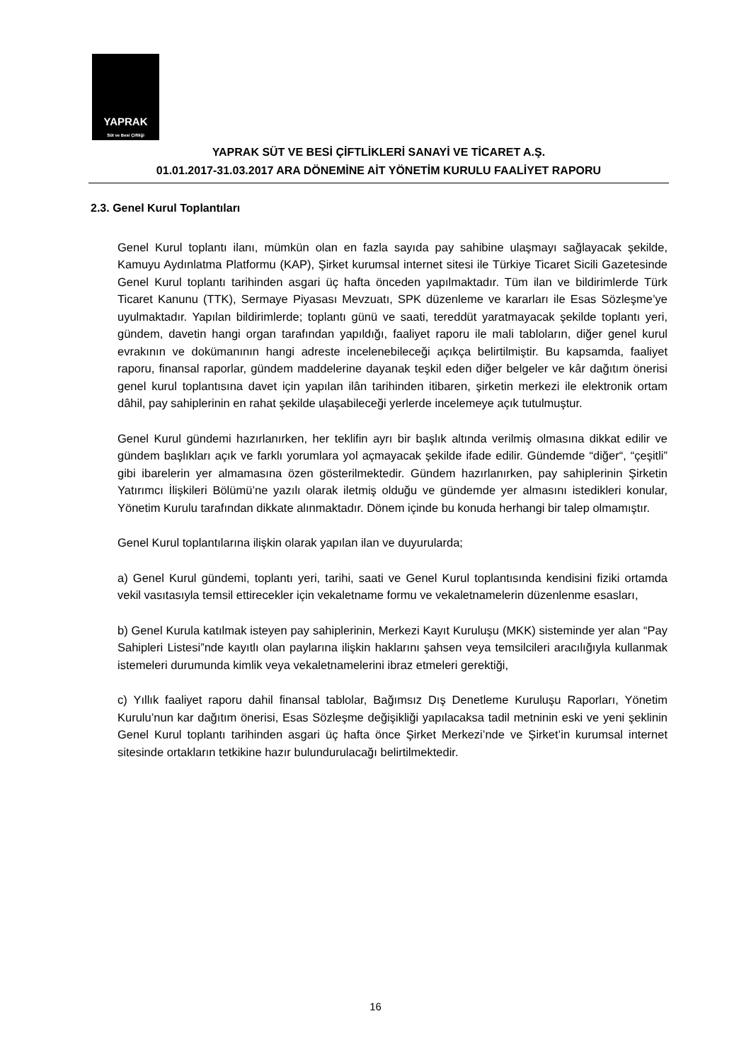YAPRAK
Süt ve Besi Çiftliği
YAPRAK SÜT VE BESİ ÇİFTLİKLERİ SANAYİ VE TİCARET A.Ş.
01.01.2017-31.03.2017 ARA DÖNEMİNE AİT YÖNETİM KURULU FAALİYET RAPORU
2.3. Genel Kurul Toplantıları
Genel Kurul toplantı ilanı, mümkün olan en fazla sayıda pay sahibine ulaşmayı sağlayacak şekilde, Kamuyu Aydınlatma Platformu (KAP), Şirket kurumsal internet sitesi ile Türkiye Ticaret Sicili Gazetesinde Genel Kurul toplantı tarihinden asgari üç hafta önceden yapılmaktadır. Tüm ilan ve bildirimlerde Türk Ticaret Kanunu (TTK), Sermaye Piyasası Mevzuatı, SPK düzenleme ve kararları ile Esas Sözleşme’ye uyulmaktadır. Yapılan bildirimlerde; toplantı günü ve saati, tereddüt yaratmayacak şekilde toplantı yeri, gündem, davetin hangi organ tarafından yapıldığı, faaliyet raporu ile mali tabloların, diğer genel kurul evrakının ve dokümanının hangi adreste incelenebileceği açıkça belirtilmiştir. Bu kapsamda, faaliyet raporu, finansal raporlar, gündem maddelerine dayanak teşkil eden diğer belgeler ve kâr dağıtım önerisi genel kurul toplantısına davet için yapılan ilân tarihinden itibaren, şirketin merkezi ile elektronik ortam dâhil, pay sahiplerinin en rahat şekilde ulaşabileceği yerlerde incelemeye açık tutulmuştur.
Genel Kurul gündemi hazırlanırken, her teklifin ayrı bir başlık altında verilmiş olmasına dikkat edilir ve gündem başlıkları açık ve farklı yorumlara yol açmayacak şekilde ifade edilir. Gündemde “diğer“, “çeşitli” gibi ibarelerin yer almamasına özen gösterilmektedir. Gündem hazırlanırken, pay sahiplerinin Şirketin Yatırımcı İlişkileri Bölümü’ne yazılı olarak iletmiş olduğu ve gündemde yer almasını istedikleri konular, Yönetim Kurulu tarafından dikkate alınmaktadır. Dönem içinde bu konuda herhangi bir talep olmamıştır.
Genel Kurul toplantılarına ilişkin olarak yapılan ilan ve duyurularda;
a) Genel Kurul gündemi, toplantı yeri, tarihi, saati ve Genel Kurul toplantısında kendisini fiziki ortamda vekil vasıtasıyla temsil ettirecekler için vekaletname formu ve vekaletnamelerin düzenlenme esasları,
b) Genel Kurula katılmak isteyen pay sahiplerinin, Merkezi Kayıt Kuruluşu (MKK) sisteminde yer alan “Pay Sahipleri Listesi”nde kayıtlı olan paylarına ilişkin haklarını şahsen veya temsilcileri aracılığıyla kullanmak istemeleri durumunda kimlik veya vekaletnamelerini ibraz etmeleri gerektiği,
c) Yıllık faaliyet raporu dahil finansal tablolar, Bağımsız Dış Denetleme Kuruluşu Raporları, Yönetim Kurulu’nun kar dağıtım önerisi, Esas Sözleşme değişikliği yapılacaksa tadil metninin eski ve yeni şeklinin Genel Kurul toplantı tarihinden asgari üç hafta önce Şirket Merkezi’nde ve Şirket’in kurumsal internet sitesinde ortakların tetkikine hazır bulundurulacağı belirtilmektedir.
16